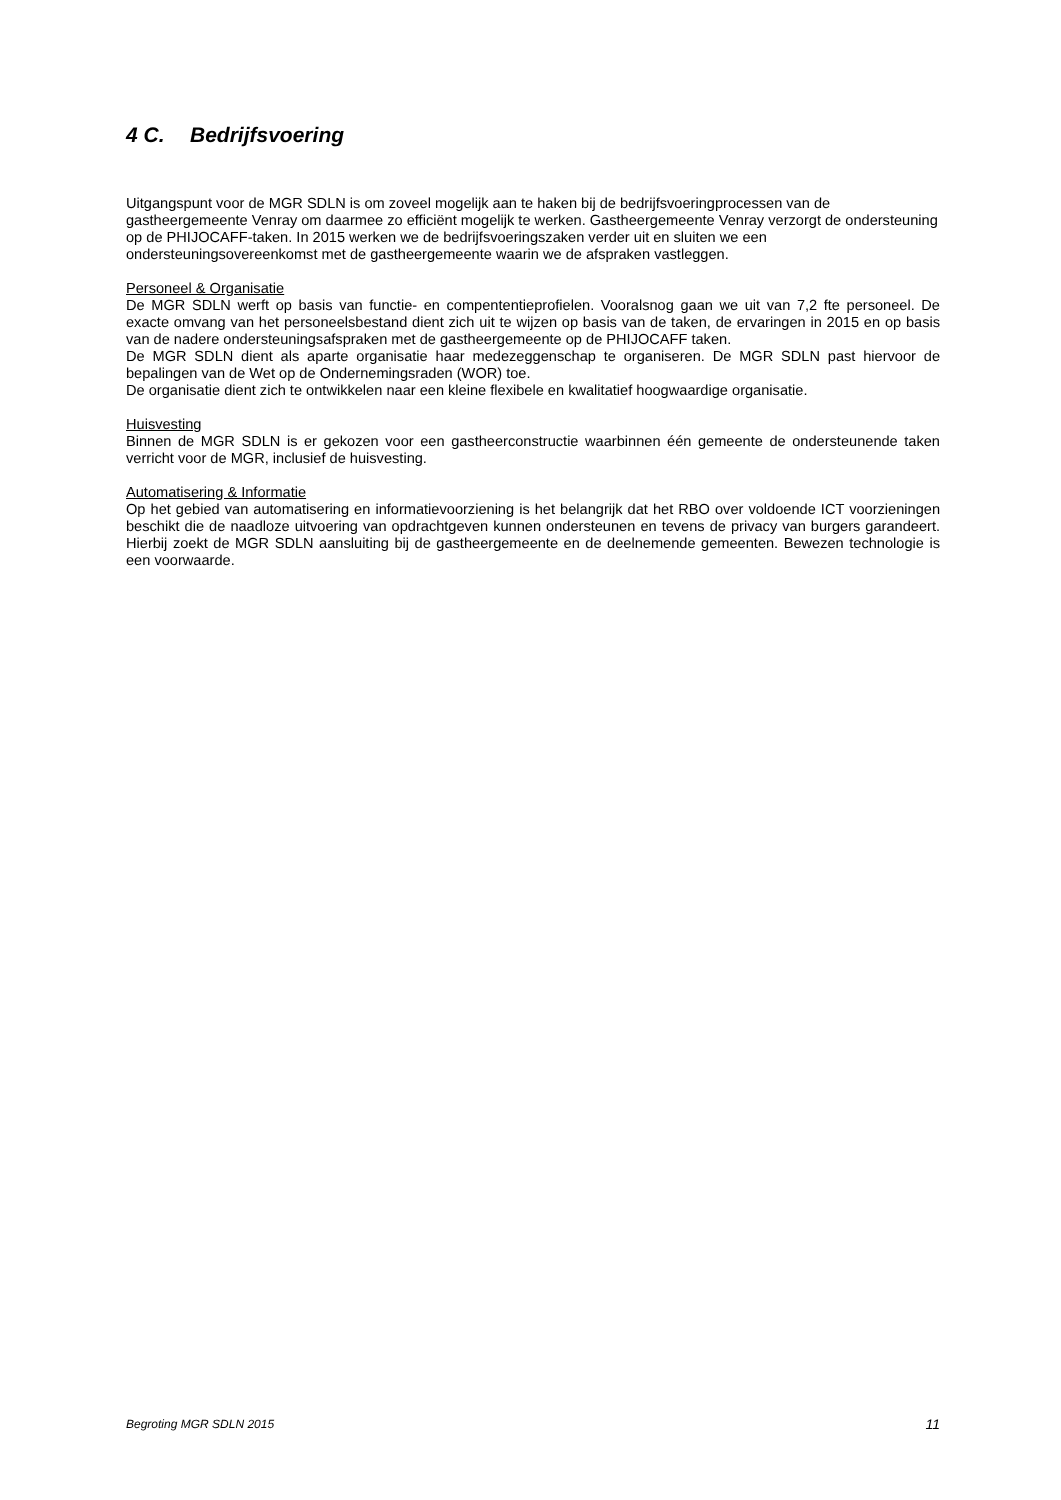4 C. Bedrijfsvoering
Uitgangspunt voor de MGR SDLN is om zoveel mogelijk aan te haken bij de bedrijfsvoeringprocessen van de gastheergemeente Venray om daarmee zo efficiënt mogelijk te werken. Gastheergemeente Venray verzorgt de ondersteuning op de PHIJOCAFF-taken. In 2015 werken we de bedrijfsvoeringszaken verder uit en sluiten we een ondersteuningsovereenkomst met de gastheergemeente waarin we de afspraken vastleggen.
Personeel & Organisatie
De MGR SDLN werft op basis van functie- en compententieprofielen. Vooralsnog gaan we uit van 7,2 fte personeel. De exacte omvang van het personeelsbestand dient zich uit te wijzen op basis van de taken, de ervaringen in 2015 en op basis van de nadere ondersteuningsafspraken met de gastheergemeente op de PHIJOCAFF taken.
De MGR SDLN dient als aparte organisatie haar medezeggenschap te organiseren. De MGR SDLN past hiervoor de bepalingen van de Wet op de Ondernemingsraden (WOR) toe.
De organisatie dient zich te ontwikkelen naar een kleine flexibele en kwalitatief hoogwaardige organisatie.
Huisvesting
Binnen de MGR SDLN is er gekozen voor een gastheerconstructie waarbinnen één gemeente de ondersteunende taken verricht voor de MGR, inclusief de huisvesting.
Automatisering & Informatie
Op het gebied van automatisering en informatievoorziening is het belangrijk dat het RBO over voldoende ICT voorzieningen beschikt die de naadloze uitvoering van opdrachtgeven kunnen ondersteunen en tevens de privacy van burgers garandeert. Hierbij zoekt de MGR SDLN aansluiting bij de gastheergemeente en de deelnemende gemeenten. Bewezen technologie is een voorwaarde.
Begroting MGR SDLN 2015 11